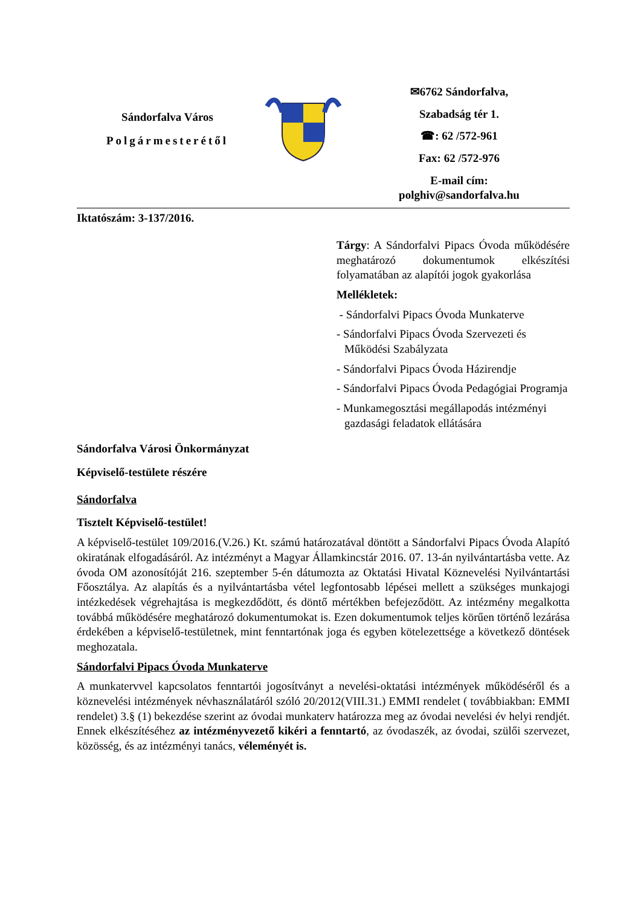Sándorfalva Város
Polgármesterétől
✉6762 Sándorfalva,
Szabadság tér 1.
☎: 62 /572-961
Fax: 62 /572-976
E-mail cím:
polghiv@sandorfalva.hu
Iktatószám: 3-137/2016.
Tárgy: A Sándorfalvi Pipacs Óvoda működésére meghatározó dokumentumok elkészítési folyamatában az alapítói jogok gyakorlása
Mellékletek:
- Sándorfalvi Pipacs Óvoda Munkaterve
- Sándorfalvi Pipacs Óvoda Szervezeti és Működési Szabályzata
- Sándorfalvi Pipacs Óvoda Házirendje
- Sándorfalvi Pipacs Óvoda Pedagógiai Programja
- Munkamegosztási megállapodás intézményi gazdasági feladatok ellátására
Sándorfalva Városi Önkormányzat
Képviselő-testülete részére
Sándorfalva
Tisztelt Képviselő-testület!
A képviselő-testület 109/2016.(V.26.) Kt. számú határozatával döntött a Sándorfalvi Pipacs Óvoda Alapító okiratának elfogadásáról. Az intézményt a Magyar Államkincstár 2016. 07. 13-án nyilvántartásba vette. Az óvoda OM azonosítóját 216. szeptember 5-én dátumozta az Oktatási Hivatal Köznevelési Nyilvántartási Főosztálya. Az alapítás és a nyilvántartásba vétel legfontosabb lépései mellett a szükséges munkajogi intézkedések végrehajtása is megkezdődött, és döntő mértékben befejeződött. Az intézmény megalkotta továbbá működésére meghatározó dokumentumokat is. Ezen dokumentumok teljes körűen történő lezárása érdekében a képviselő-testületnek, mint fenntartónak joga és egyben kötelezettsége a következő döntések meghozatala.
Sándorfalvi Pipacs Óvoda Munkaterve
A munkatervvel kapcsolatos fenntartói jogosítványt a nevelési-oktatási intézmények működéséről és a köznevelési intézmények névhasználatáról szóló 20/2012(VIII.31.) EMMI rendelet ( továbbiakban: EMMI rendelet) 3.§ (1) bekezdése szerint az óvodai munkaterv határozza meg az óvodai nevelési év helyi rendjét. Ennek elkészítéséhez az intézményvezető kikéri a fenntartó, az óvodaszék, az óvodai, szülői szervezet, közösség, és az intézményi tanács, véleményét is.